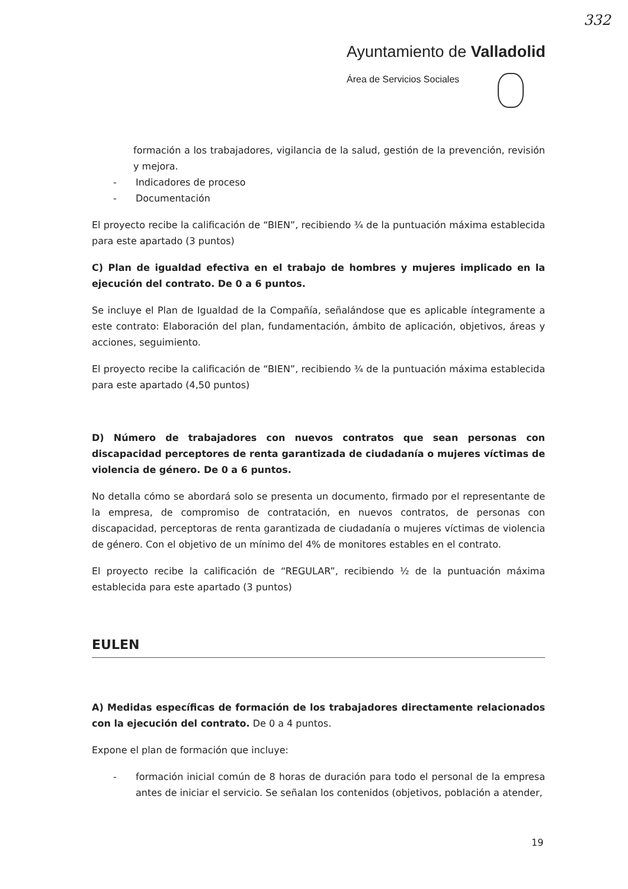332
Ayuntamiento de Valladolid
Área de Servicios Sociales
formación a los trabajadores, vigilancia de la salud, gestión de la prevención, revisión y mejora.
- Indicadores de proceso
- Documentación
El proyecto recibe la calificación de “BIEN”, recibiendo ¾ de la puntuación máxima establecida para este apartado (3 puntos)
C) Plan de igualdad efectiva en el trabajo de hombres y mujeres implicado en la ejecución del contrato. De 0 a 6 puntos.
Se incluye el Plan de Igualdad de la Compañía, señalándose que es aplicable íntegramente a este contrato: Elaboración del plan, fundamentación, ámbito de aplicación, objetivos, áreas y acciones, seguimiento.
El proyecto recibe la calificación de “BIEN”, recibiendo ¾ de la puntuación máxima establecida para este apartado (4,50 puntos)
D) Número de trabajadores con nuevos contratos que sean personas con discapacidad perceptores de renta garantizada de ciudadanía o mujeres víctimas de violencia de género. De 0 a 6 puntos.
No detalla cómo se abordará solo se presenta un documento, firmado por el representante de la empresa, de compromiso de contratación, en nuevos contratos, de personas con discapacidad, perceptoras de renta garantizada de ciudadanía o mujeres víctimas de violencia de género. Con el objetivo de un mínimo del 4% de monitores estables en el contrato.
El proyecto recibe la calificación de “REGULAR”, recibiendo ½ de la puntuación máxima establecida para este apartado (3 puntos)
EULEN
A) Medidas específicas de formación de los trabajadores directamente relacionados con la ejecución del contrato. De 0 a 4 puntos.
Expone el plan de formación que incluye:
- formación inicial común de 8 horas de duración para todo el personal de la empresa antes de iniciar el servicio. Se señalan los contenidos (objetivos, población a atender,
19